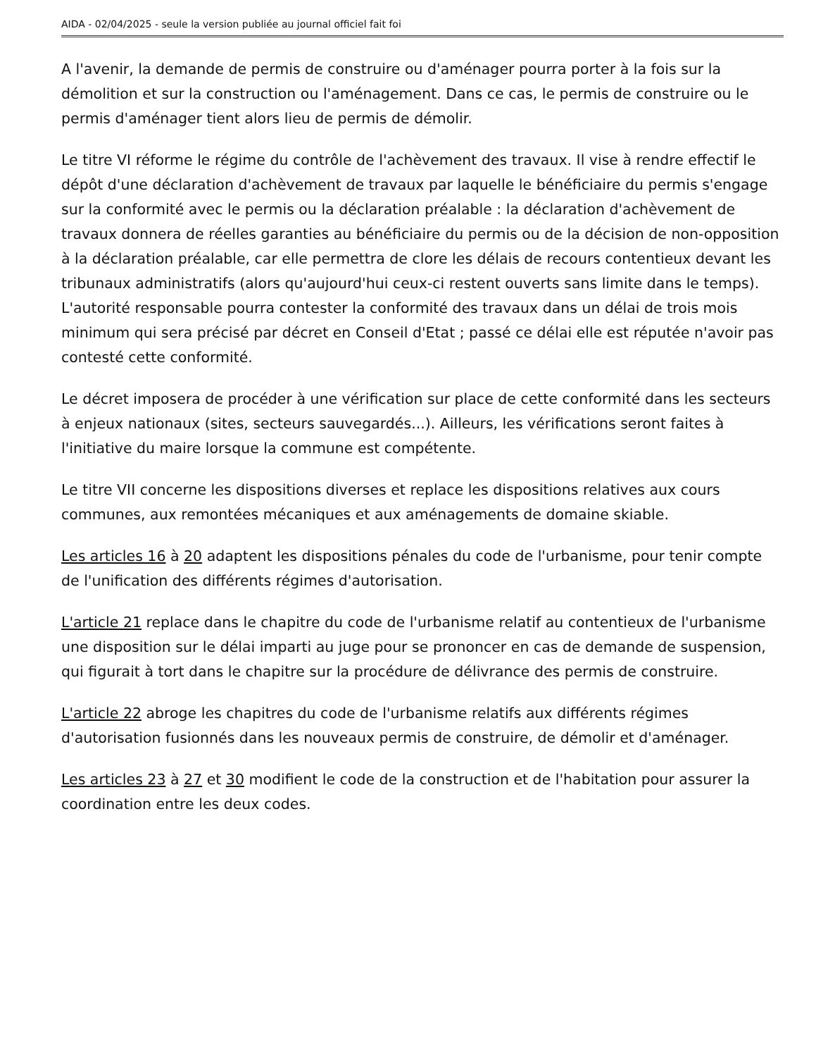AIDA - 02/04/2025 - seule la version publiée au journal officiel fait foi
A l'avenir, la demande de permis de construire ou d'aménager pourra porter à la fois sur la démolition et sur la construction ou l'aménagement. Dans ce cas, le permis de construire ou le permis d'aménager tient alors lieu de permis de démolir.
Le titre VI réforme le régime du contrôle de l'achèvement des travaux. Il vise à rendre effectif le dépôt d'une déclaration d'achèvement de travaux par laquelle le bénéficiaire du permis s'engage sur la conformité avec le permis ou la déclaration préalable : la déclaration d'achèvement de travaux donnera de réelles garanties au bénéficiaire du permis ou de la décision de non-opposition à la déclaration préalable, car elle permettra de clore les délais de recours contentieux devant les tribunaux administratifs (alors qu'aujourd'hui ceux-ci restent ouverts sans limite dans le temps). L'autorité responsable pourra contester la conformité des travaux dans un délai de trois mois minimum qui sera précisé par décret en Conseil d'Etat ; passé ce délai elle est réputée n'avoir pas contesté cette conformité.
Le décret imposera de procéder à une vérification sur place de cette conformité dans les secteurs à enjeux nationaux (sites, secteurs sauvegardés...). Ailleurs, les vérifications seront faites à l'initiative du maire lorsque la commune est compétente.
Le titre VII concerne les dispositions diverses et replace les dispositions relatives aux cours communes, aux remontées mécaniques et aux aménagements de domaine skiable.
Les articles 16 à 20 adaptent les dispositions pénales du code de l'urbanisme, pour tenir compte de l'unification des différents régimes d'autorisation.
L'article 21 replace dans le chapitre du code de l'urbanisme relatif au contentieux de l'urbanisme une disposition sur le délai imparti au juge pour se prononcer en cas de demande de suspension, qui figurait à tort dans le chapitre sur la procédure de délivrance des permis de construire.
L'article 22 abroge les chapitres du code de l'urbanisme relatifs aux différents régimes d'autorisation fusionnés dans les nouveaux permis de construire, de démolir et d'aménager.
Les articles 23 à 27 et 30 modifient le code de la construction et de l'habitation pour assurer la coordination entre les deux codes.